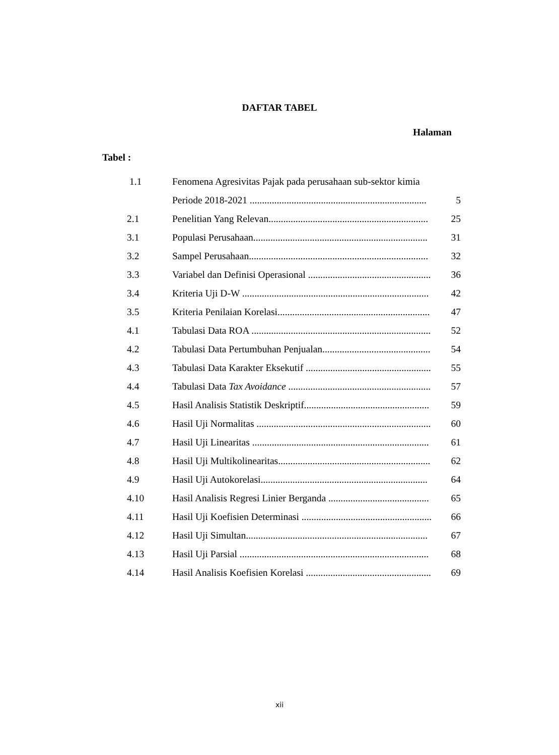DAFTAR TABEL
Halaman
Tabel :
| 1.1 | Fenomena Agresivitas Pajak pada perusahaan sub-sektor kimia | |
| | Periode 2018-2021 ........................................................................ | 5 |
| 2.1 | Penelitian Yang Relevan................................................................. | 25 |
| 3.1 | Populasi Perusahaan....................................................................... | 31 |
| 3.2 | Sampel Perusahaan......................................................................... | 32 |
| 3.3 | Variabel dan Definisi Operasional .................................................. | 36 |
| 3.4 | Kriteria Uji D-W ............................................................................ | 42 |
| 3.5 | Kriteria Penilaian Korelasi.............................................................. | 47 |
| 4.1 | Tabulasi Data ROA ......................................................................... | 52 |
| 4.2 | Tabulasi Data Pertumbuhan Penjualan............................................ | 54 |
| 4.3 | Tabulasi Data Karakter Eksekutif ................................................... | 55 |
| 4.4 | Tabulasi Data Tax Avoidance .......................................................... | 57 |
| 4.5 | Hasil Analisis Statistik Deskriptif................................................... | 59 |
| 4.6 | Hasil Uji Normalitas ....................................................................... | 60 |
| 4.7 | Hasil Uji Linearitas ........................................................................ | 61 |
| 4.8 | Hasil Uji Multikolinearitas.............................................................. | 62 |
| 4.9 | Hasil Uji Autokorelasi.................................................................... | 64 |
| 4.10 | Hasil Analisis Regresi Linier Berganda ......................................... | 65 |
| 4.11 | Hasil Uji Koefisien Determinasi ..................................................... | 66 |
| 4.12 | Hasil Uji Simultan.......................................................................... | 67 |
| 4.13 | Hasil Uji Parsial ............................................................................. | 68 |
| 4.14 | Hasil Analisis Koefisien Korelasi ................................................... | 69 |
xii